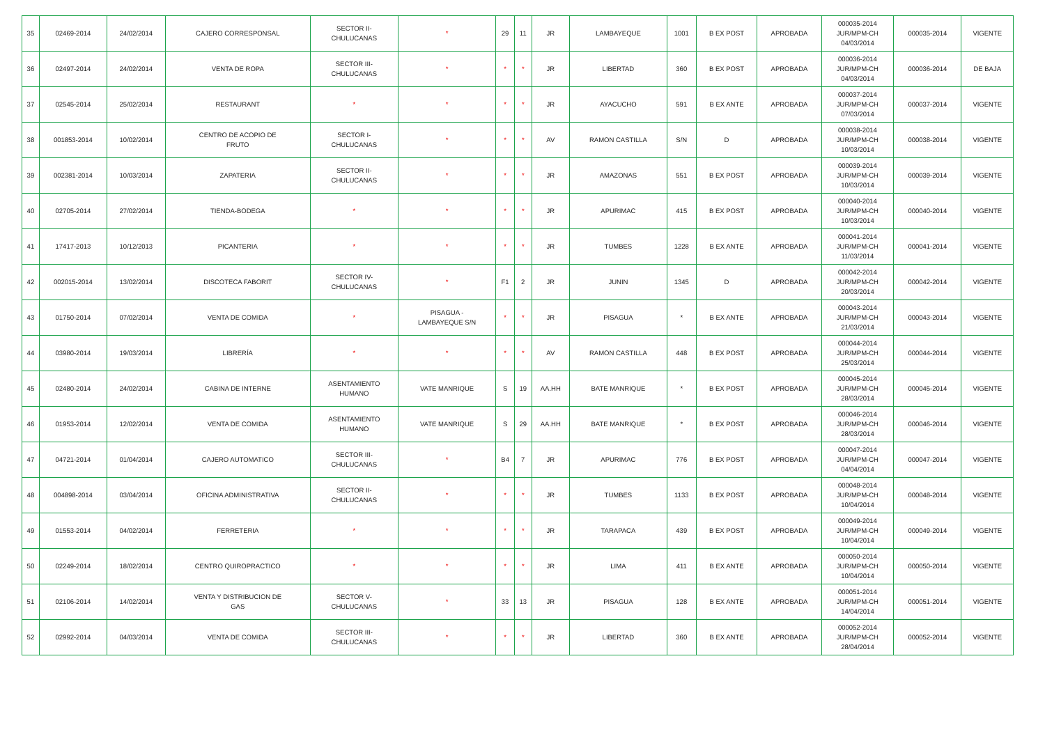| 35 | 02469-2014 | 24/02/2014 | CAJERO CORRESPONSAL | SECTOR II- CHULUCANAS | * | 29 | 11 | JR | LAMBAYEQUE | 1001 | B EX POST | APROBADA | 000035-2014 JUR/MPM-CH 04/03/2014 | 000035-2014 | VIGENTE |
| 36 | 02497-2014 | 24/02/2014 | VENTA DE ROPA | SECTOR III- CHULUCANAS | * | * | * | JR | LIBERTAD | 360 | B EX POST | APROBADA | 000036-2014 JUR/MPM-CH 04/03/2014 | 000036-2014 | DE BAJA |
| 37 | 02545-2014 | 25/02/2014 | RESTAURANT | * | * | * | * | JR | AYACUCHO | 591 | B EX ANTE | APROBADA | 000037-2014 JUR/MPM-CH 07/03/2014 | 000037-2014 | VIGENTE |
| 38 | 001853-2014 | 10/02/2014 | CENTRO DE ACOPIO DE FRUTO | SECTOR I- CHULUCANAS | * | * | * | AV | RAMON CASTILLA | S/N | D | APROBADA | 000038-2014 JUR/MPM-CH 10/03/2014 | 000038-2014 | VIGENTE |
| 39 | 002381-2014 | 10/03/2014 | ZAPATERIA | SECTOR II- CHULUCANAS | * | * | * | JR | AMAZONAS | 551 | B EX POST | APROBADA | 000039-2014 JUR/MPM-CH 10/03/2014 | 000039-2014 | VIGENTE |
| 40 | 02705-2014 | 27/02/2014 | TIENDA-BODEGA | * | * | * | * | JR | APURIMAC | 415 | B EX POST | APROBADA | 000040-2014 JUR/MPM-CH 10/03/2014 | 000040-2014 | VIGENTE |
| 41 | 17417-2013 | 10/12/2013 | PICANTERIA | * | * | * | * | JR | TUMBES | 1228 | B EX ANTE | APROBADA | 000041-2014 JUR/MPM-CH 11/03/2014 | 000041-2014 | VIGENTE |
| 42 | 002015-2014 | 13/02/2014 | DISCOTECA FABORIT | SECTOR IV- CHULUCANAS | * | F1 | 2 | JR | JUNIN | 1345 | D | APROBADA | 000042-2014 JUR/MPM-CH 20/03/2014 | 000042-2014 | VIGENTE |
| 43 | 01750-2014 | 07/02/2014 | VENTA DE COMIDA | * | PISAGUA - LAMBAYEQUE S/N | * | * | JR | PISAGUA | * | B EX ANTE | APROBADA | 000043-2014 JUR/MPM-CH 21/03/2014 | 000043-2014 | VIGENTE |
| 44 | 03980-2014 | 19/03/2014 | LIBRERÍA | * | * | * | * | AV | RAMON CASTILLA | 448 | B EX POST | APROBADA | 000044-2014 JUR/MPM-CH 25/03/2014 | 000044-2014 | VIGENTE |
| 45 | 02480-2014 | 24/02/2014 | CABINA DE INTERNE | ASENTAMIENTO HUMANO | VATE MANRIQUE | S | 19 | AA.HH | BATE MANRIQUE | * | B EX POST | APROBADA | 000045-2014 JUR/MPM-CH 28/03/2014 | 000045-2014 | VIGENTE |
| 46 | 01953-2014 | 12/02/2014 | VENTA DE COMIDA | ASENTAMIENTO HUMANO | VATE MANRIQUE | S | 29 | AA.HH | BATE MANRIQUE | * | B EX POST | APROBADA | 000046-2014 JUR/MPM-CH 28/03/2014 | 000046-2014 | VIGENTE |
| 47 | 04721-2014 | 01/04/2014 | CAJERO AUTOMATICO | SECTOR III- CHULUCANAS | * | B4 | 7 | JR | APURIMAC | 776 | B EX POST | APROBADA | 000047-2014 JUR/MPM-CH 04/04/2014 | 000047-2014 | VIGENTE |
| 48 | 004898-2014 | 03/04/2014 | OFICINA ADMINISTRATIVA | SECTOR II- CHULUCANAS | * | * | * | JR | TUMBES | 1133 | B EX POST | APROBADA | 000048-2014 JUR/MPM-CH 10/04/2014 | 000048-2014 | VIGENTE |
| 49 | 01553-2014 | 04/02/2014 | FERRETERIA | * | * | * | * | JR | TARAPACA | 439 | B EX POST | APROBADA | 000049-2014 JUR/MPM-CH 10/04/2014 | 000049-2014 | VIGENTE |
| 50 | 02249-2014 | 18/02/2014 | CENTRO QUIROPRACTICO | * | * | * | * | JR | LIMA | 411 | B EX ANTE | APROBADA | 000050-2014 JUR/MPM-CH 10/04/2014 | 000050-2014 | VIGENTE |
| 51 | 02106-2014 | 14/02/2014 | VENTA Y DISTRIBUCION DE GAS | SECTOR V- CHULUCANAS | * | 33 | 13 | JR | PISAGUA | 128 | B EX ANTE | APROBADA | 000051-2014 JUR/MPM-CH 14/04/2014 | 000051-2014 | VIGENTE |
| 52 | 02992-2014 | 04/03/2014 | VENTA DE COMIDA | SECTOR III- CHULUCANAS | * | * | * | JR | LIBERTAD | 360 | B EX ANTE | APROBADA | 000052-2014 JUR/MPM-CH 28/04/2014 | 000052-2014 | VIGENTE |